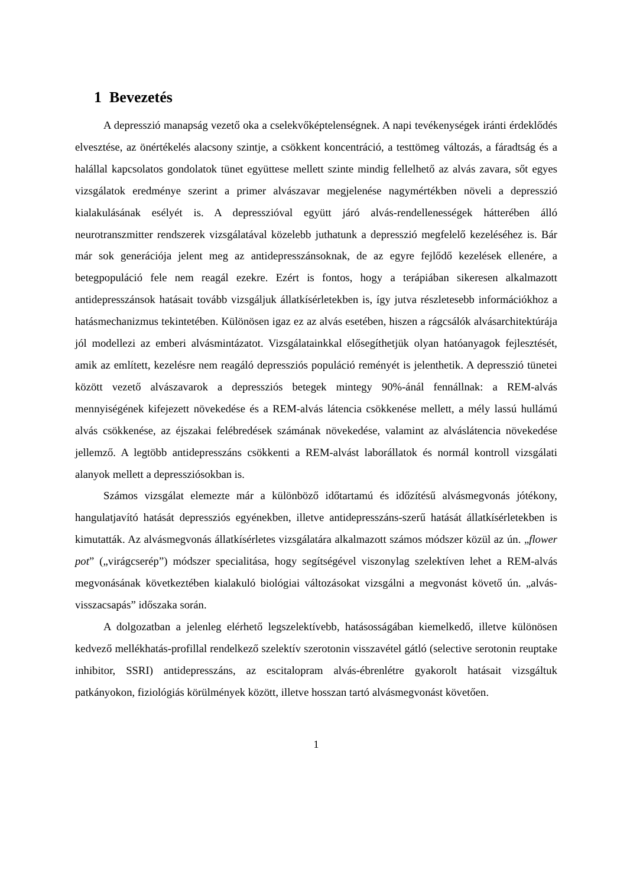1 Bevezetés
A depresszió manapság vezető oka a cselekvőképtelenségnek. A napi tevékenységek iránti érdeklődés elvesztése, az önértékelés alacsony szintje, a csökkent koncentráció, a testtömeg változás, a fáradtság és a halállal kapcsolatos gondolatok tünet együttese mellett szinte mindig fellelhető az alvás zavara, sőt egyes vizsgálatok eredménye szerint a primer alvászavar megjelenése nagymértékben növeli a depresszió kialakulásának esélyét is. A depresszióval együtt járó alvás-rendellenességek hátterében álló neurotranszmitter rendszerek vizsgálatával közelebb juthatunk a depresszió megfelelő kezeléséhez is. Bár már sok generációja jelent meg az antidepresszánsoknak, de az egyre fejlődő kezelések ellenére, a betegpopuláció fele nem reagál ezekre. Ezért is fontos, hogy a terápiában sikeresen alkalmazott antidepresszánsok hatásait tovább vizsgáljuk állatkísérletekben is, így jutva részletesebb információkhoz a hatásmechanizmus tekintetében. Különösen igaz ez az alvás esetében, hiszen a rágcsálók alvásarchitektúrája jól modellezi az emberi alvásmintázatot. Vizsgálatainkkal elősegíthetjük olyan hatóanyagok fejlesztését, amik az említett, kezelésre nem reagáló depressziós populáció reményét is jelenthetik. A depresszió tünetei között vezető alvászavarok a depressziós betegek mintegy 90%-ánál fennállnak: a REM-alvás mennyiségének kifejezett növekedése és a REM-alvás látencia csökkenése mellett, a mély lassú hullámú alvás csökkenése, az éjszakai felébredések számának növekedése, valamint az alváslátencia növekedése jellemző. A legtöbb antidepresszáns csökkenti a REM-alvást laborállatok és normál kontroll vizsgálati alanyok mellett a depressziósokban is.
Számos vizsgálat elemezte már a különböző időtartamú és időzítésű alvásmegvonás jótékony, hangulatjavító hatását depressziós egyénekben, illetve antidepresszáns-szerű hatását állatkísérletekben is kimutatták. Az alvásmegvonás állatkísérletes vizsgálatára alkalmazott számos módszer közül az ún. „flower pot” („virágcserép”) módszer specialitása, hogy segítségével viszonylag szelektíven lehet a REM-alvás megvonásának következtében kialakuló biológiai változásokat vizsgálni a megvonást követő ún. „alvás-visszacsapás” időszaka során.
A dolgozatban a jelenleg elérhető legszelektívebb, hatásosságában kiemelkedő, illetve különösen kedvező mellékhatás-profillal rendelkező szelektív szerotonin visszavétel gátló (selective serotonin reuptake inhibitor, SSRI) antidepresszáns, az escitalopram alvás-ébrenlétre gyakorolt hatásait vizsgáltuk patkányokon, fiziológiás körülmények között, illetve hosszan tartó alvásmegvonást követően.
1